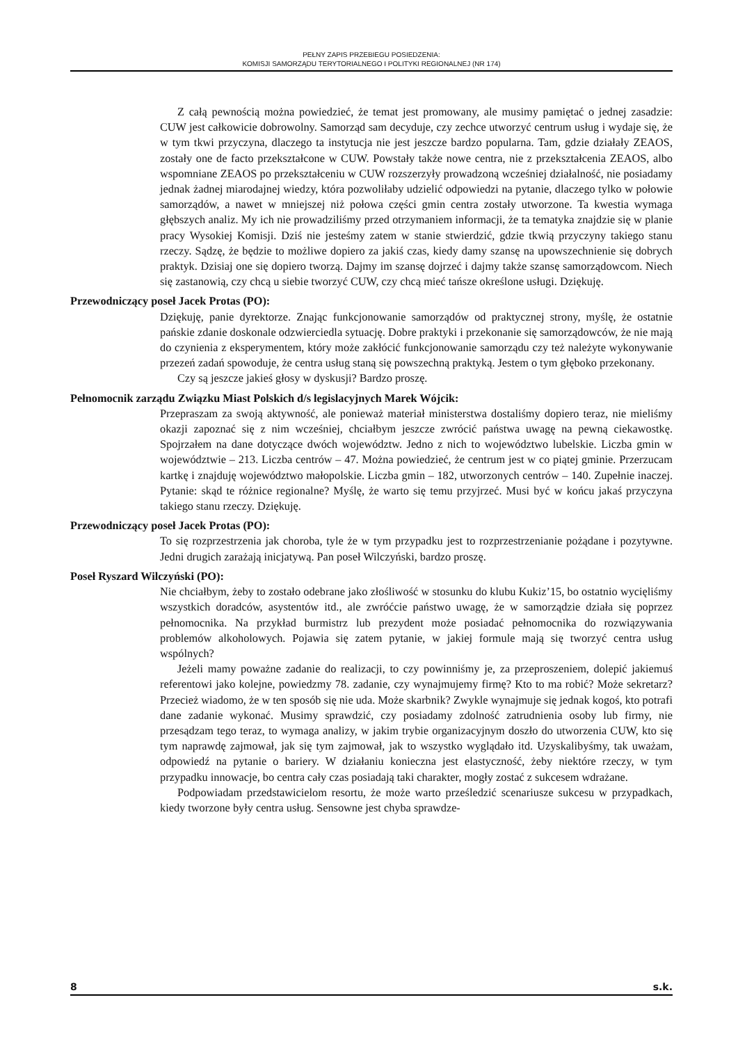PEŁNY ZAPIS PRZEBIEGU POSIEDZENIA:
KOMISJI SAMORZĄDU TERYTORIALNEGO I POLITYKI REGIONALNEJ (NR 174)
Z całą pewnością można powiedzieć, że temat jest promowany, ale musimy pamiętać o jednej zasadzie: CUW jest całkowicie dobrowolny. Samorząd sam decyduje, czy zechce utworzyć centrum usług i wydaje się, że w tym tkwi przyczyna, dlaczego ta instytucja nie jest jeszcze bardzo popularna. Tam, gdzie działały ZEAOS, zostały one de facto przekształcone w CUW. Powstały także nowe centra, nie z przekształcenia ZEAOS, albo wspomniane ZEAOS po przekształceniu w CUW rozszerzyły prowadzoną wcześniej działalność, nie posiadamy jednak żadnej miarodajnej wiedzy, która pozwoliłaby udzielić odpowiedzi na pytanie, dlaczego tylko w połowie samorządów, a nawet w mniejszej niż połowa części gmin centra zostały utworzone. Ta kwestia wymaga głębszych analiz. My ich nie prowadziliśmy przed otrzymaniem informacji, że ta tematyka znajdzie się w planie pracy Wysokiej Komisji. Dziś nie jesteśmy zatem w stanie stwierdzić, gdzie tkwią przyczyny takiego stanu rzeczy. Sądzę, że będzie to możliwe dopiero za jakiś czas, kiedy damy szansę na upowszechnienie się dobrych praktyk. Dzisiaj one się dopiero tworzą. Dajmy im szansę dojrzeć i dajmy także szansę samorządowcom. Niech się zastanowią, czy chcą u siebie tworzyć CUW, czy chcą mieć tańsze określone usługi. Dziękuję.
Przewodniczący poseł Jacek Protas (PO):
Dziękuję, panie dyrektorze. Znając funkcjonowanie samorządów od praktycznej strony, myślę, że ostatnie pańskie zdanie doskonale odzwierciedla sytuację. Dobre praktyki i przekonanie się samorządowców, że nie mają do czynienia z eksperymentem, który może zakłócić funkcjonowanie samorządu czy też należyte wykonywanie przezeń zadań spowoduje, że centra usług staną się powszechną praktyką. Jestem o tym głęboko przekonany.
Czy są jeszcze jakieś głosy w dyskusji? Bardzo proszę.
Pełnomocnik zarządu Związku Miast Polskich d/s legislacyjnych Marek Wójcik:
Przepraszam za swoją aktywność, ale ponieważ materiał ministerstwa dostaliśmy dopiero teraz, nie mieliśmy okazji zapoznać się z nim wcześniej, chciałbym jeszcze zwrócić państwa uwagę na pewną ciekawostkę. Spojrzałem na dane dotyczące dwóch województw. Jedno z nich to województwo lubelskie. Liczba gmin w województwie – 213. Liczba centrów – 47. Można powiedzieć, że centrum jest w co piątej gminie. Przerzucam kartkę i znajduję województwo małopolskie. Liczba gmin – 182, utworzonych centrów – 140. Zupełnie inaczej. Pytanie: skąd te różnice regionalne? Myślę, że warto się temu przyjrzeć. Musi być w końcu jakaś przyczyna takiego stanu rzeczy. Dziękuję.
Przewodniczący poseł Jacek Protas (PO):
To się rozprzestrzenia jak choroba, tyle że w tym przypadku jest to rozprzestrzenianie pożądane i pozytywne. Jedni drugich zarażają inicjatywą. Pan poseł Wilczyński, bardzo proszę.
Poseł Ryszard Wilczyński (PO):
Nie chciałbym, żeby to zostało odebrane jako złośliwość w stosunku do klubu Kukiz’15, bo ostatnio wycięliśmy wszystkich doradców, asystentów itd., ale zwróćcie państwo uwagę, że w samorządzie działa się poprzez pełnomocnika. Na przykład burmistrz lub prezydent może posiadać pełnomocnika do rozwiązywania problemów alkoholowych. Pojawia się zatem pytanie, w jakiej formule mają się tworzyć centra usług wspólnych?
Jeżeli mamy poważne zadanie do realizacji, to czy powinniśmy je, za przeproszeniem, dolepić jakiemuś referentowi jako kolejne, powiedzmy 78. zadanie, czy wynajmujemy firmę? Kto to ma robić? Może sekretarz? Przecież wiadomo, że w ten sposób się nie uda. Może skarbnik? Zwykle wynajmuje się jednak kogoś, kto potrafi dane zadanie wykonać. Musimy sprawdzić, czy posiadamy zdolność zatrudnienia osoby lub firmy, nie przesądzam tego teraz, to wymaga analizy, w jakim trybie organizacyjnym doszło do utworzenia CUW, kto się tym naprawdę zajmował, jak się tym zajmował, jak to wszystko wyglądało itd. Uzyskalibyśmy, tak uważam, odpowiedź na pytanie o bariery. W działaniu konieczna jest elastyczność, żeby niektóre rzeczy, w tym przypadku innowacje, bo centra cały czas posiadają taki charakter, mogły zostać z sukcesem wdrażane.
Podpowiadam przedstawicielom resortu, że może warto prześledzić scenariusze sukcesu w przypadkach, kiedy tworzone były centra usług. Sensowne jest chyba sprawdze-
8 s.k.